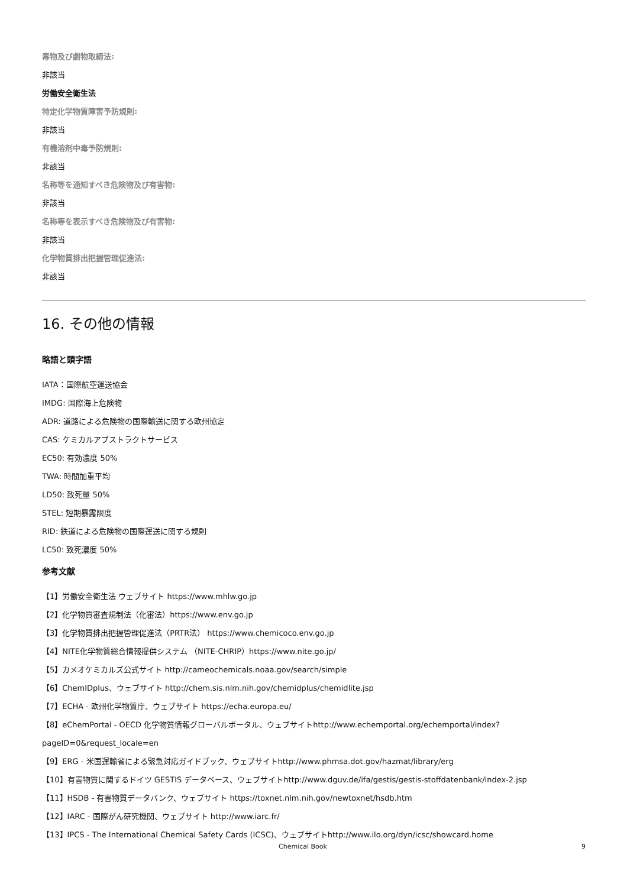毒物及び劇物取締法:
非該当
労働安全衛生法
特定化学物質障害予防規則:
非該当
有機溶剤中毒予防規則:
非該当
名称等を通知すべき危険物及び有害物:
非該当
名称等を表示すべき危険物及び有害物:
非該当
化学物質排出把握管理促進法:
非該当
16. その他の情報
略語と頭字語
IATA：国際航空運送協会
IMDG: 国際海上危険物
ADR: 道路による危険物の国際輸送に関する欧州協定
CAS: ケミカルアブストラクトサービス
EC50: 有効濃度 50%
TWA: 時間加重平均
LD50: 致死量 50%
STEL: 短期暴露限度
RID: 鉄道による危険物の国際運送に関する規則
LC50: 致死濃度 50%
参考文献
【1】労働安全衛生法 ウェブサイト https://www.mhlw.go.jp
【2】化学物質審査規制法（化審法）https://www.env.go.jp
【3】化学物質排出把握管理促進法（PRTR法） https://www.chemicoco.env.go.jp
【4】NITE化学物質総合情報提供システム （NITE-CHRIP）https://www.nite.go.jp/
【5】カメオケミカルズ公式サイト http://cameochemicals.noaa.gov/search/simple
【6】ChemIDplus、ウェブサイト http://chem.sis.nlm.nih.gov/chemidplus/chemidlite.jsp
【7】ECHA - 欧州化学物質庁、ウェブサイト https://echa.europa.eu/
【8】eChemPortal - OECD 化学物質情報グローバルポータル、ウェブサイトhttp://www.echemportal.org/echemportal/index?
pageID=0&request_locale=en
【9】ERG - 米国運輸省による緊急対応ガイドブック、ウェブサイトhttp://www.phmsa.dot.gov/hazmat/library/erg
【10】有害物質に関するドイツ GESTIS データベース、ウェブサイトhttp://www.dguv.de/ifa/gestis/gestis-stoffdatenbank/index-2.jsp
【11】HSDB - 有害物質データバンク、ウェブサイト https://toxnet.nlm.nih.gov/newtoxnet/hsdb.htm
【12】IARC - 国際がん研究機関、ウェブサイト http://www.iarc.fr/
【13】IPCS - The International Chemical Safety Cards (ICSC)、ウェブサイトhttp://www.ilo.org/dyn/icsc/showcard.home
Chemical Book 9